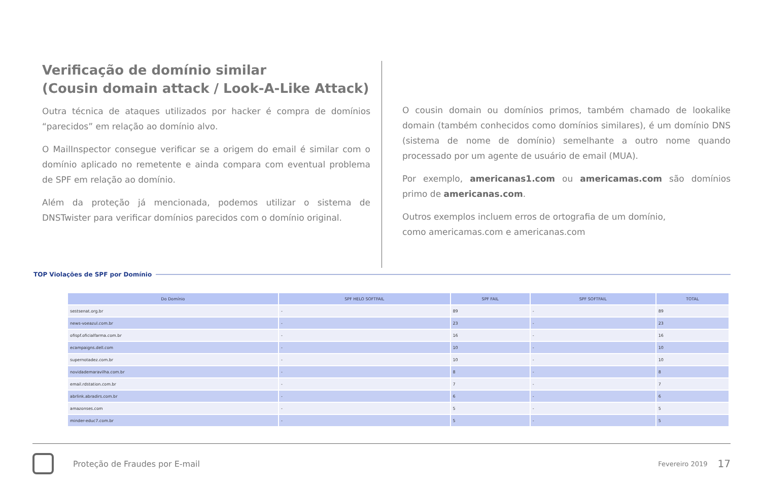Verificação de domínio similar
(Cousin domain attack / Look-A-Like Attack)
Outra técnica de ataques utilizados por hacker é compra de domínios “parecidos” em relação ao domínio alvo.
O MailInspector consegue verificar se a origem do email é similar com o domínio aplicado no remetente e ainda compara com eventual problema de SPF em relação ao domínio.
Além da proteção já mencionada, podemos utilizar o sistema de DNSTwister para verificar domínios parecidos com o domínio original.
O cousin domain ou domínios primos, também chamado de lookalike domain (também conhecidos como domínios similares), é um domínio DNS (sistema de nome de domínio) semelhante a outro nome quando processado por um agente de usuário de email (MUA).
Por exemplo, americanas1.com ou americamas.com são domínios primo de americanas.com.
Outros exemplos incluem erros de ortografia de um domínio,
como americamas.com e americanas.com
TOP Violações de SPF por Domínio
| Do Domínio | SPF HELO SOFTFAIL | SPF FAIL | SPF SOFTFAIL | TOTAL |
| --- | --- | --- | --- | --- |
| sestsenat.org.br | - | 89 | - | 89 |
| news-voeazul.com.br | - | 23 | - | 23 |
| ofispf.oficialfarma.com.br | - | 16 | - | 16 |
| ecampaigns.dell.com | - | 10 | - | 10 |
| supernotadez.com.br | - | 10 | - | 10 |
| novidademaravilha.com.br | - | 8 | - | 8 |
| email.rdstation.com.br | - | 7 | - | 7 |
| abrlink.abradirs.com.br | - | 6 | - | 6 |
| amazonses.com | - | 5 | - | 5 |
| minder-educ7.com.br | - | 5 | - | 5 |
Proteção de Fraudes por E-mail Fevereiro 2019 17